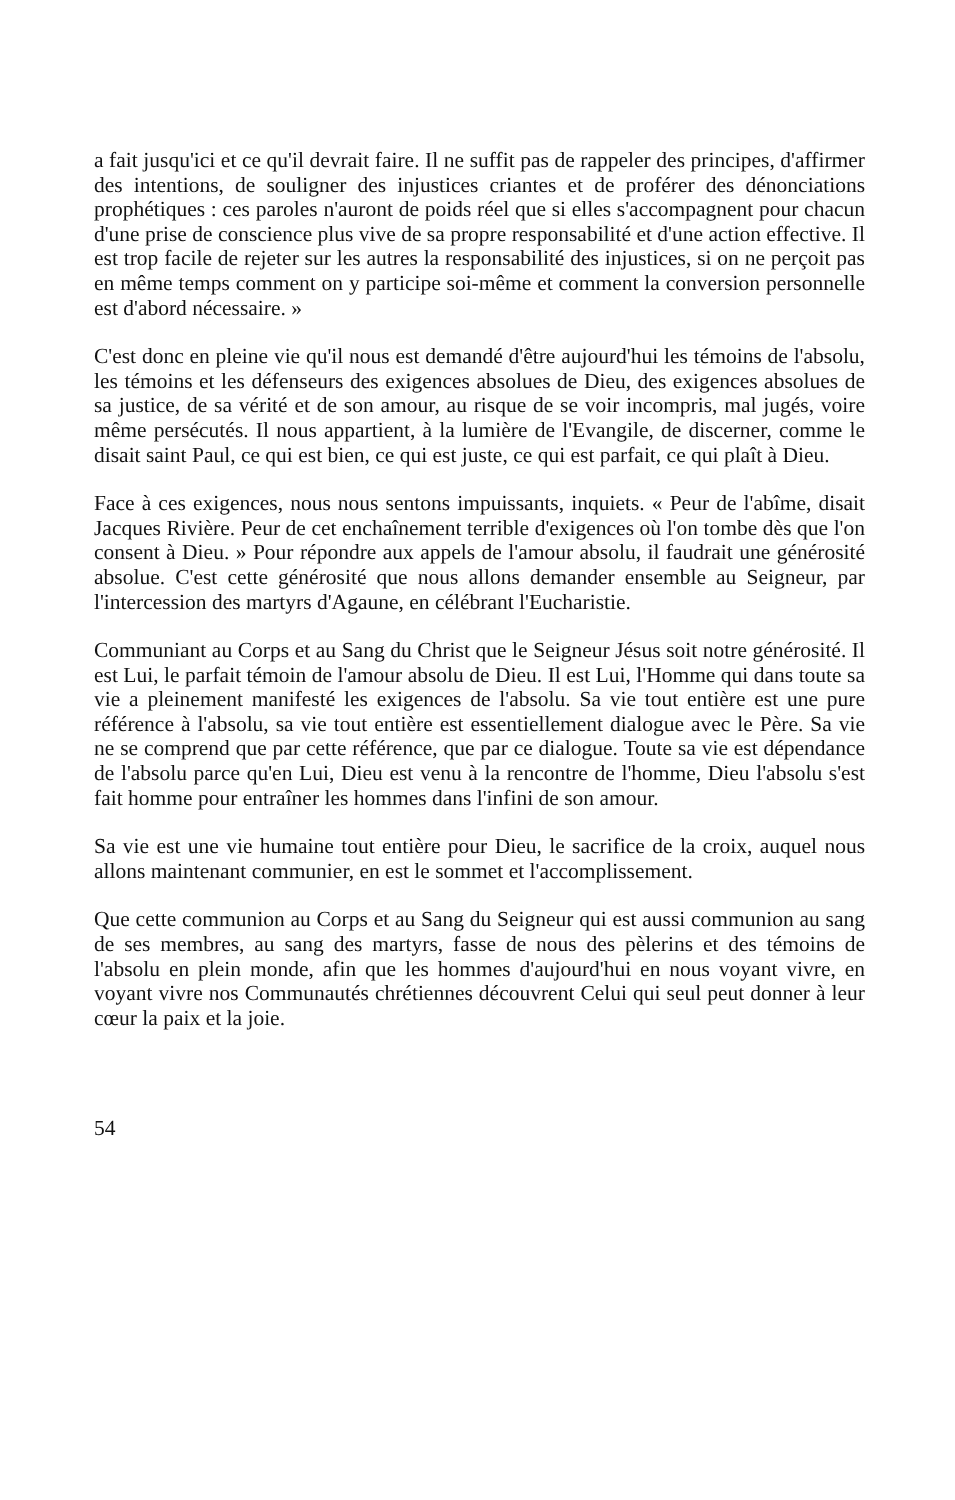a fait jusqu'ici et ce qu'il devrait faire. Il ne suffit pas de rappeler des principes, d'affirmer des intentions, de souligner des injustices criantes et de proférer des dénonciations prophétiques : ces paroles n'auront de poids réel que si elles s'accompagnent pour chacun d'une prise de conscience plus vive de sa propre responsabilité et d'une action effective. Il est trop facile de rejeter sur les autres la responsabilité des injustices, si on ne perçoit pas en même temps comment on y participe soi-même et comment la conversion personnelle est d'abord nécessaire. »
C'est donc en pleine vie qu'il nous est demandé d'être aujourd'hui les témoins de l'absolu, les témoins et les défenseurs des exigences absolues de Dieu, des exigences absolues de sa justice, de sa vérité et de son amour, au risque de se voir incompris, mal jugés, voire même persécutés. Il nous appartient, à la lumière de l'Evangile, de discerner, comme le disait saint Paul, ce qui est bien, ce qui est juste, ce qui est parfait, ce qui plaît à Dieu.
Face à ces exigences, nous nous sentons impuissants, inquiets. « Peur de l'abîme, disait Jacques Rivière. Peur de cet enchaînement terrible d'exigences où l'on tombe dès que l'on consent à Dieu. » Pour répondre aux appels de l'amour absolu, il faudrait une générosité absolue. C'est cette générosité que nous allons demander ensemble au Seigneur, par l'intercession des martyrs d'Agaune, en célébrant l'Eucharistie.
Communiant au Corps et au Sang du Christ que le Seigneur Jésus soit notre générosité. Il est Lui, le parfait témoin de l'amour absolu de Dieu. Il est Lui, l'Homme qui dans toute sa vie a pleinement manifesté les exigences de l'absolu. Sa vie tout entière est une pure référence à l'absolu, sa vie tout entière est essentiellement dialogue avec le Père. Sa vie ne se comprend que par cette référence, que par ce dialogue. Toute sa vie est dépendance de l'absolu parce qu'en Lui, Dieu est venu à la rencontre de l'homme, Dieu l'absolu s'est fait homme pour entraîner les hommes dans l'infini de son amour.
Sa vie est une vie humaine tout entière pour Dieu, le sacrifice de la croix, auquel nous allons maintenant communier, en est le sommet et l'accomplissement.
Que cette communion au Corps et au Sang du Seigneur qui est aussi communion au sang de ses membres, au sang des martyrs, fasse de nous des pèlerins et des témoins de l'absolu en plein monde, afin que les hommes d'aujourd'hui en nous voyant vivre, en voyant vivre nos Communautés chrétiennes découvrent Celui qui seul peut donner à leur cœur la paix et la joie.
54